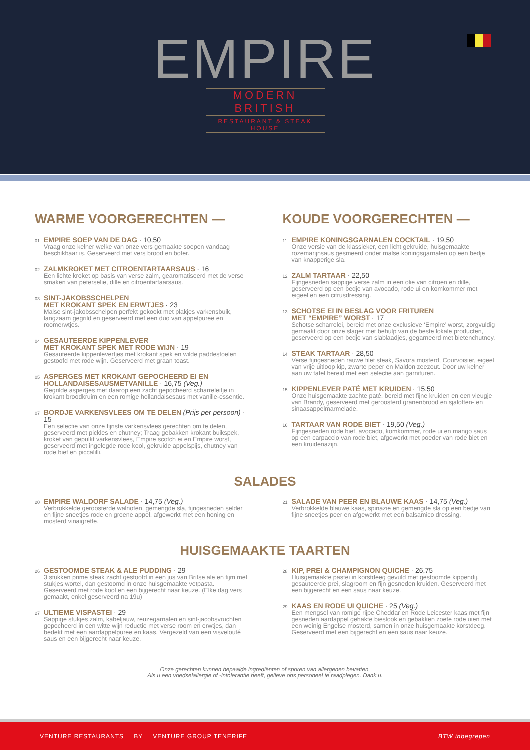EMPIRE
MODERN BRITISH
RESTAURANT & STEAK HOUSE
WARME VOORGERECHTEN —
01
EMPIRE SOEP VAN DE DAG · 10,50
Vraag onze kelner welke van onze vers gemaakte soepen vandaag beschikbaar is. Geserveerd met vers brood en boter.
02
ZALMKROKET MET CITROENTARTAARSAUS · 16
Een lichte kroket op basis van verse zalm, gearomatiseerd met de verse smaken van peterselie, dille en citroentartaarsaus.
03
SINT-JAKOBSSCHELPEN
MET KROKANT SPEK EN ERWTJES · 23
Malse sint-jakobsschelpen perfekt gekookt met plakjes varkensbuik, langzaam gegrild en geserveerd met een duo van appelpuree en roomerwtjes.
04
GESAUTEERDE KIPPENLEVER
MET KROKANT SPEK MET RODE WIJN · 19
Gesauteerde kippenlevertjes met krokant spek en wilde paddestoelen gestoofd met rode wijn. Geserveerd met graan toast.
05
ASPERGES MET KROKANT GEPOCHEERD EI EN HOLLANDAISESAUSMETVANILLE · 16,75 (Veg.)
Gegrilde asperges met daarop een zacht gepocheerd scharreleitje in krokant broodkruim en een romige hollandaisesaus met vanille-essentie.
07
BORDJE VARKENSVLEES OM TE DELEN (Prijs per persoon) · 15
Een selectie van onze fijnste varkensvlees gerechten om te delen, geserveerd met pickles en chutney; Traag gebakken krokant buikspek, kroket van gepulkt varkensvlees, Empire scotch ei en Empire worst, geserveerd met ingelegde rode kool, gekruide appelspijs, chutney van rode biet en piccalilli.
KOUDE VOORGERECHTEN —
11
EMPIRE KONINGSGARNALEN COCKTAIL · 19,50
Onze versie van de klassieker, een licht gekruide, huisgemaakte rozemarijnsaus gesmeerd onder malse koningsgarnalen op een bedje van knapperige sla.
12
ZALM TARTAAR · 22,50
Fijngesneden sappige verse zalm in een olie van citroen en dille, geserveerd op een bedje van avocado, rode ui en komkommer met eigeel en een citrusdressing.
13
SCHOTSE EI IN BESLAG VOOR FRITUREN
MET “EMPIRE” WORST · 17
Schotse scharrelei, bereid met onze exclusieve ‘Empire’ worst, zorgvuldig gemaakt door onze slager met behulp van de beste lokale producten, geserveerd op een bedje van slablaadjes, gegarneerd met bietenchutney.
14
STEAK TARTAAR · 28,50
Verse fijngesneden rauwe filet steak, Savora mosterd, Courvoisier, eigeel van vrije uitloop kip, zwarte peper en Maldon zeezout. Door uw kelner aan uw tafel bereid met een selectie aan garnituren.
15
KIPPENLEVER PATÉ MET KRUIDEN · 15,50
Onze huisgemaakte zachte paté, bereid met fijne kruiden en een vleugje van Brandy, geserveerd met geroosterd granenbrood en sjalotten- en sinaasappelmarmelade.
16
TARTAAR VAN RODE BIET · 19,50 (Veg.)
Fijngesneden rode biet, avocado, komkommer, rode ui en mango saus op een carpaccio van rode biet, afgewerkt met poeder van rode biet en een kruidenazijn.
SALADES
20
EMPIRE WALDORF SALADE · 14,75 (Veg.)
Verbrokkelde geroosterde walnoten, gemengde sla, fijngesneden selder en fijne sneetjes rode en groene appel, afgewerkt met een honing en mosterd vinaigrette.
21
SALADE VAN PEER EN BLAUWE KAAS · 14,75 (Veg.)
Verbrokkelde blauwe kaas, spinazie en gemengde sla op een bedje van fijne sneetjes peer en afgewerkt met een balsamico dressing.
HUISGEMAAKTE TAARTEN
26
GESTOOMDE STEAK & ALE PUDDING · 29
3 stukken prime steak zacht gestoofd in een jus van Britse ale en tijm met stukjes wortel, dan gestoomd in onze huisgemaakte vetpasta. Geserveerd met rode kool en een bijgerecht naar keuze. (Elke dag vers gemaakt, enkel geserveerd na 19u)
27
ULTIEME VISPASTEI · 29
Sappige stukjes zalm, kabeljauw, reuzegarnalen en sint-jacobsvruchten gepocheerd in een witte wijn reductie met verse room en erwtjes, dan bedekt met een aardappelpuree en kaas. Vergezeld van een visvelouté saus en een bijgerecht naar keuze.
28
KIP, PREI & CHAMPIGNON QUICHE · 26,75
Huisgemaakte pastei in korstdeeg gevuld met gestoomde kippendij, gesauteerde prei, slagroom en fijn gesneden kruiden. Geserveerd met een bijgerecht en een saus naar keuze.
29
KAAS EN RODE UI QUICHE · 25 (Veg.)
Een mengsel van romige rijpe Cheddar en Rode Leicester kaas met fijn gesneden aardappel gehakte bieslook en gebakken zoete rode uien met een weinig Engelse mosterd, samen in onze huisgemaakte korstdeeg. Geserveerd met een bijgerecht en een saus naar keuze.
Onze gerechten kunnen bepaalde ingrediënten of sporen van allergenen bevatten.
Als u een voedselallergie of -intolerantie heeft, gelieve ons personeel te raadplegen. Dank u.
VENTURE RESTAURANTS BY VENTURE GROUP TENERIFE BTW inbegrepen